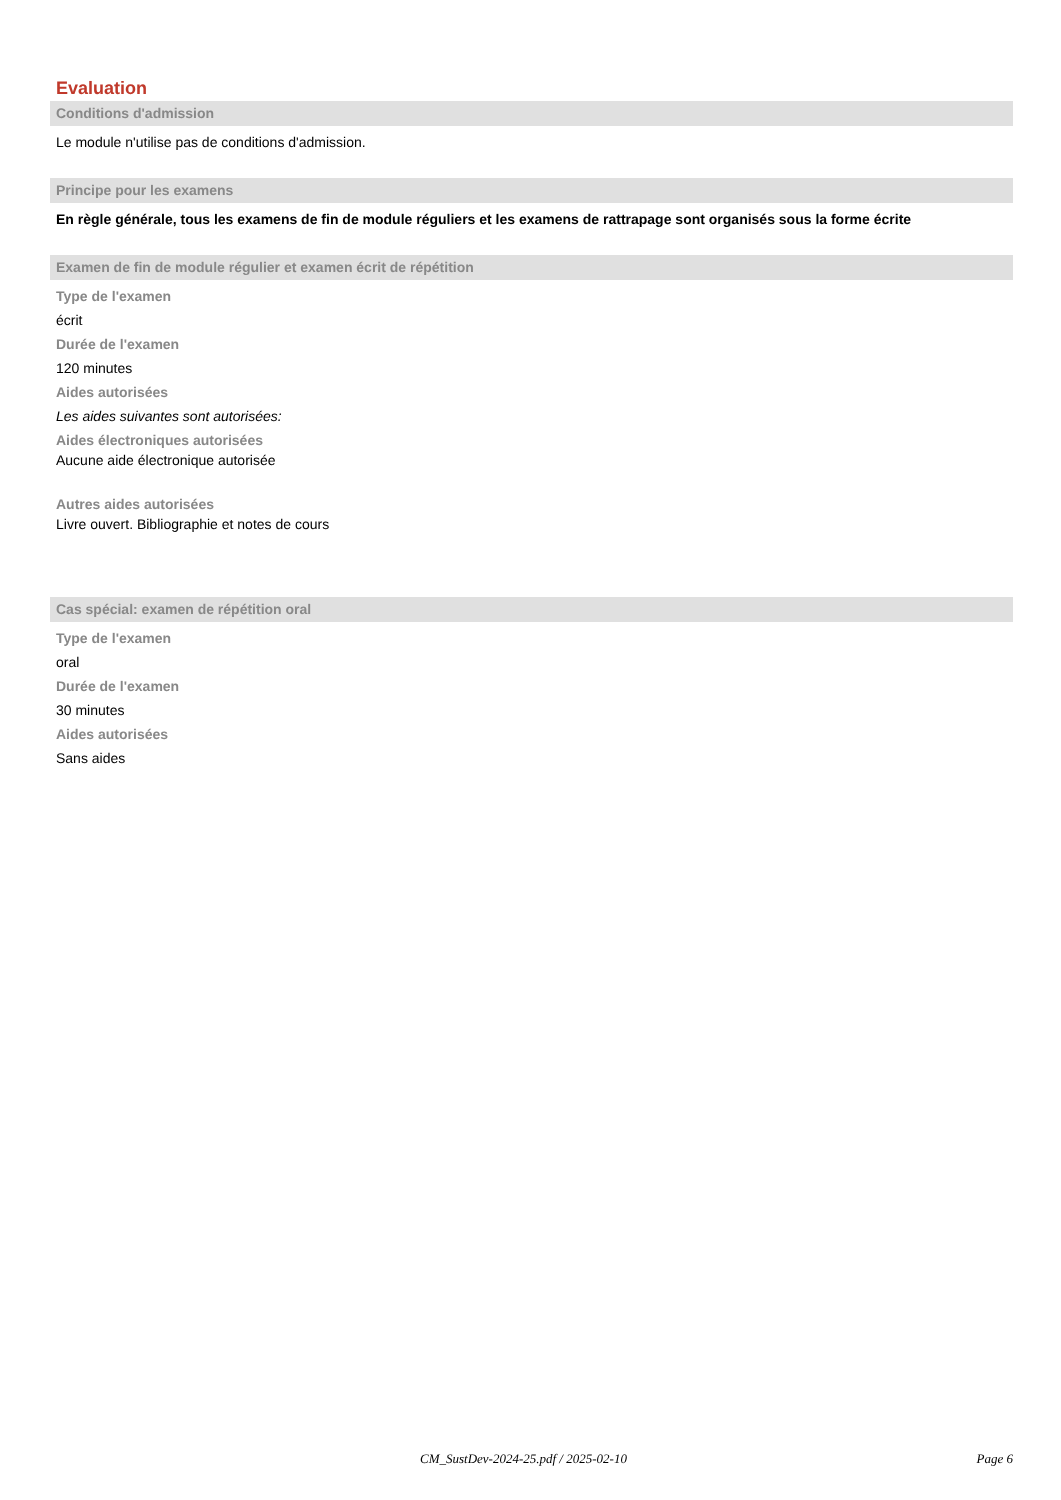Evaluation
Conditions d'admission
Le module n'utilise pas de conditions d'admission.
Principe pour les examens
En règle générale, tous les examens de fin de module réguliers et les examens de rattrapage sont organisés sous la forme écrite
Examen de fin de module régulier et examen écrit de répétition
Type de l'examen
écrit
Durée de l'examen
120 minutes
Aides autorisées
Les aides suivantes sont autorisées:
Aides électroniques autorisées
Aucune aide électronique autorisée
Autres aides autorisées
Livre ouvert. Bibliographie et notes de cours
Cas spécial: examen de répétition oral
Type de l'examen
oral
Durée de l'examen
30 minutes
Aides autorisées
Sans aides
CM_SustDev-2024-25.pdf / 2025-02-10 Page 6